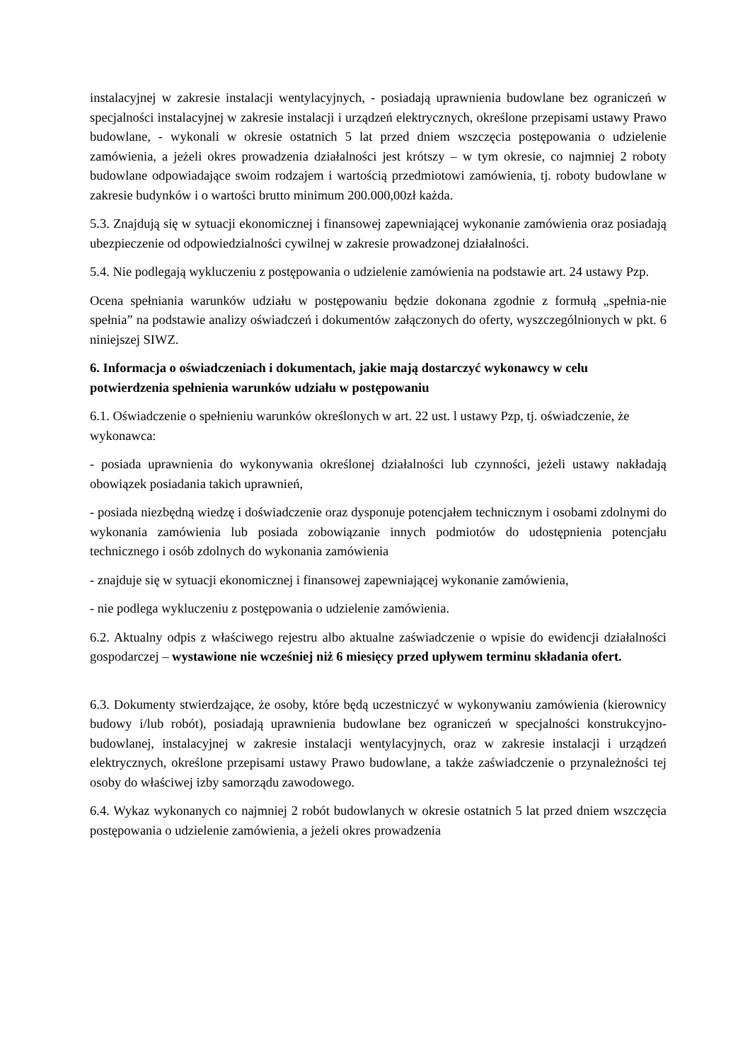instalacyjnej w zakresie instalacji wentylacyjnych, - posiadają uprawnienia budowlane bez ograniczeń w specjalności instalacyjnej w zakresie instalacji i urządzeń elektrycznych, określone przepisami ustawy Prawo budowlane, - wykonali w okresie ostatnich 5 lat przed dniem wszczęcia postępowania o udzielenie zamówienia, a jeżeli okres prowadzenia działalności jest krótszy – w tym okresie, co najmniej 2 roboty budowlane odpowiadające swoim rodzajem i wartością przedmiotowi zamówienia, tj. roboty budowlane w zakresie budynków i o wartości brutto minimum 200.000,00zł każda.
5.3. Znajdują się w sytuacji ekonomicznej i finansowej zapewniającej wykonanie zamówienia oraz posiadają ubezpieczenie od odpowiedzialności cywilnej w zakresie prowadzonej działalności.
5.4. Nie podlegają wykluczeniu z postępowania o udzielenie zamówienia na podstawie art. 24 ustawy Pzp.
Ocena spełniania warunków udziału w postępowaniu będzie dokonana zgodnie z formułą „spełnia-nie spełnia” na podstawie analizy oświadczeń i dokumentów załączonych do oferty, wyszczególnionych w pkt. 6 niniejszej SIWZ.
6. Informacja o oświadczeniach i dokumentach, jakie mają dostarczyć wykonawcy w celu potwierdzenia spełnienia warunków udziału w postępowaniu
6.1. Oświadczenie o spełnieniu warunków określonych w art. 22 ust. l ustawy Pzp, tj. oświadczenie, że wykonawca:
- posiada uprawnienia do wykonywania określonej działalności lub czynności, jeżeli ustawy nakładają obowiązek posiadania takich uprawnień,
- posiada niezbędną wiedzę i doświadczenie oraz dysponuje potencjałem technicznym i osobami zdolnymi do wykonania zamówienia lub posiada zobowiązanie innych podmiotów do udostępnienia potencjału technicznego i osób zdolnych do wykonania zamówienia
- znajduje się w sytuacji ekonomicznej i finansowej zapewniającej wykonanie zamówienia,
- nie podlega wykluczeniu z postępowania o udzielenie zamówienia.
6.2. Aktualny odpis z właściwego rejestru albo aktualne zaświadczenie o wpisie do ewidencji działalności gospodarczej – wystawione nie wcześniej niż 6 miesięcy przed upływem terminu składania ofert.
6.3. Dokumenty stwierdzające, że osoby, które będą uczestniczyć w wykonywaniu zamówienia (kierownicy budowy i/lub robót), posiadają uprawnienia budowlane bez ograniczeń w specjalności konstrukcyjno-budowlanej, instalacyjnej w zakresie instalacji wentylacyjnych, oraz w zakresie instalacji i urządzeń elektrycznych, określone przepisami ustawy Prawo budowlane, a także zaświadczenie o przynależności tej osoby do właściwej izby samorządu zawodowego.
6.4. Wykaz wykonanych co najmniej 2 robót budowlanych w okresie ostatnich 5 lat przed dniem wszczęcia postępowania o udzielenie zamówienia, a jeżeli okres prowadzenia